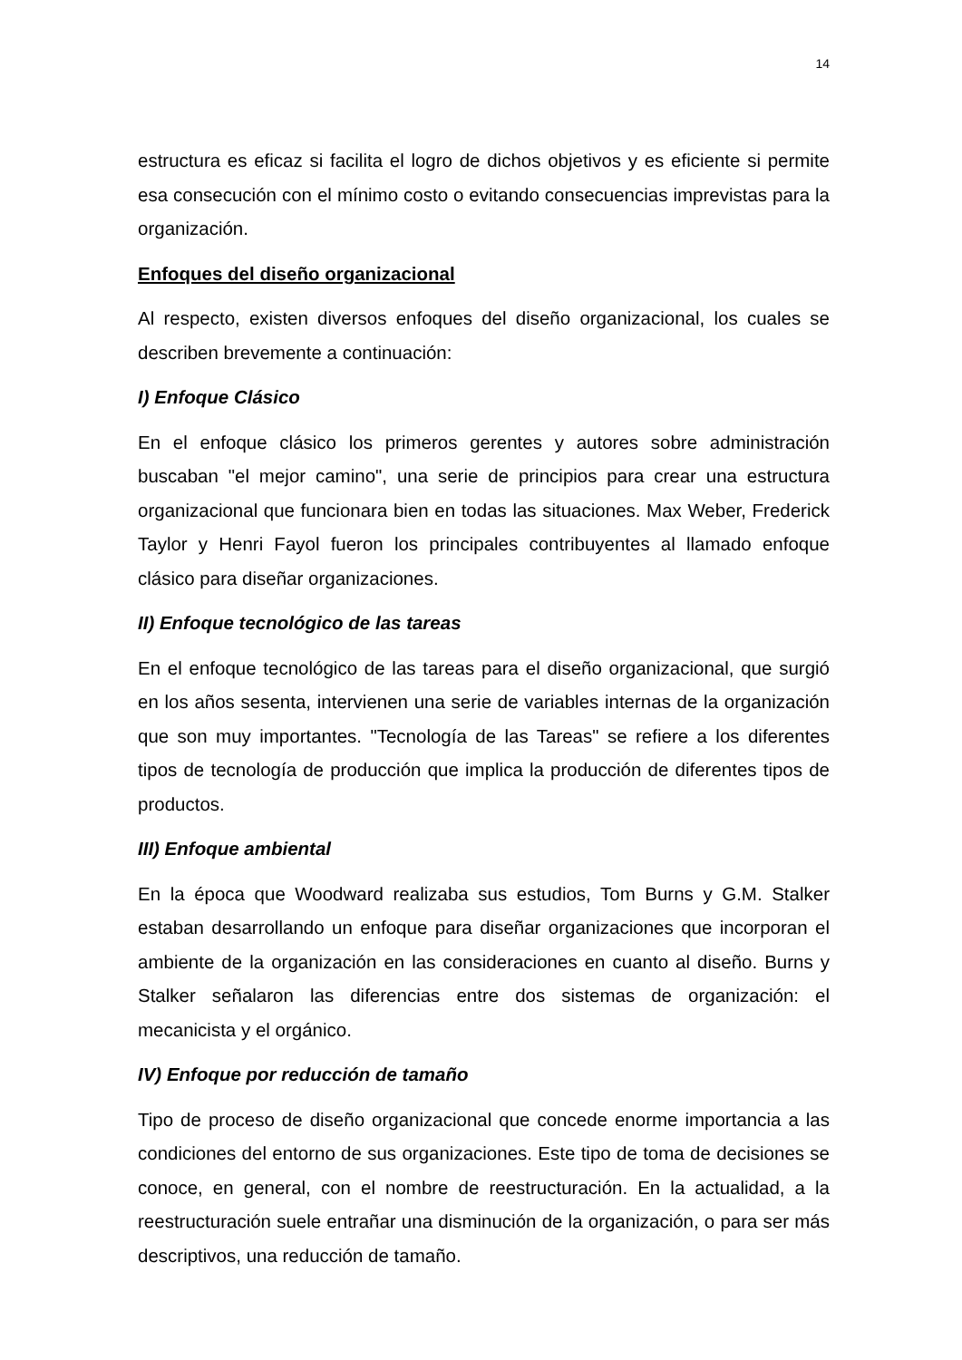14
estructura es eficaz si facilita el logro de dichos objetivos y es eficiente si permite esa consecución con el mínimo costo o evitando consecuencias imprevistas para la organización.
Enfoques del diseño organizacional
Al respecto, existen diversos enfoques del diseño organizacional, los cuales se describen brevemente a continuación:
I) Enfoque Clásico
En el enfoque clásico los primeros gerentes y autores sobre administración buscaban "el mejor camino", una serie de principios para crear una estructura organizacional que funcionara bien en todas las situaciones. Max Weber, Frederick Taylor y Henri Fayol fueron los principales contribuyentes al llamado enfoque clásico para diseñar organizaciones.
II) Enfoque tecnológico de las tareas
En el enfoque tecnológico de las tareas para el diseño organizacional, que surgió en los años sesenta, intervienen una serie de variables internas de la organización que son muy importantes. "Tecnología de las Tareas" se refiere a los diferentes tipos de tecnología de producción que implica la producción de diferentes tipos de productos.
III) Enfoque ambiental
En la época que Woodward realizaba sus estudios, Tom Burns y G.M. Stalker estaban desarrollando un enfoque para diseñar organizaciones que incorporan el ambiente de la organización en las consideraciones en cuanto al diseño. Burns y Stalker señalaron las diferencias entre dos sistemas de organización: el mecanicista y el orgánico.
IV) Enfoque por reducción de tamaño
Tipo de proceso de diseño organizacional que concede enorme importancia a las condiciones del entorno de sus organizaciones. Este tipo de toma de decisiones se conoce, en general, con el nombre de reestructuración. En la actualidad, a la reestructuración suele entrañar una disminución de la organización, o para ser más descriptivos, una reducción de tamaño.